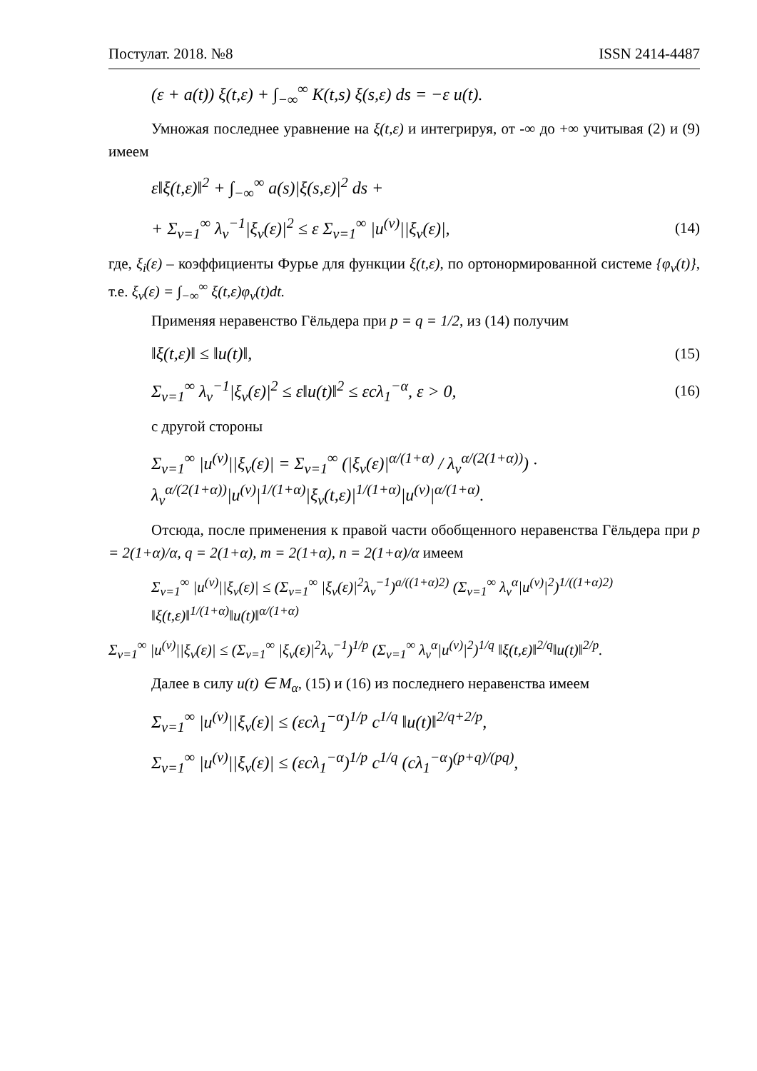Постулат. 2018. №8 ISSN 2414-4487
(ε + a(t)) ξ(t,ε) + ∫<sub>−∞</sub><sup>∞</sup> K(t,s) ξ(s,ε) ds = −ε u(t).
Умножая последнее уравнение на ξ(t,ε) и интегрируя, от -∞ до +∞ учитывая (2) и (9) имеем
ε‖ξ(t,ε)‖<sup>2</sup> + ∫<sub>−∞</sub><sup>∞</sup> a(s)|ξ(s,ε)|<sup>2</sup> ds +
+ Σ<sub>v=1</sub><sup>∞</sup> λ<sub>v</sub><sup>−1</sup>|ξ<sub>v</sub>(ε)|<sup>2</sup> ≤ ε Σ<sub>v=1</sub><sup>∞</sup> |u<sup>(v)</sup>||ξ<sub>v</sub>(ε)|, (14)
где, ξ<sub>i</sub>(ε) – коэффициенты Фурье для функции ξ(t,ε), по ортонормированной системе {φ<sub>v</sub>(t)}, т.е. ξ<sub>v</sub>(ε) = ∫<sub>−∞</sub><sup>∞</sup> ξ(t,ε)φ<sub>v</sub>(t)dt.
Применяя неравенство Гёльдера при p = q = 1/2, из (14) получим
‖ξ(t,ε)‖ ≤ ‖u(t)‖, (15)
Σ<sub>v=1</sub><sup>∞</sup> λ<sub>v</sub><sup>−1</sup>|ξ<sub>v</sub>(ε)|<sup>2</sup> ≤ ε‖u(t)‖<sup>2</sup> ≤ εcλ<sub>1</sub><sup>−α</sup>, ε > 0, (16)
с другой стороны
Σ<sub>v=1</sub><sup>∞</sup> |u<sup>(v)</sup>||ξ<sub>v</sub>(ε)| = Σ<sub>v=1</sub><sup>∞</sup> (|ξ<sub>v</sub>(ε)|<sup>α/(1+α)</sup> / λ<sub>v</sub><sup>α/(2(1+α))</sup>) · λ<sub>v</sub><sup>α/(2(1+α))</sup>|u<sup>(v)</sup>|<sup>1/(1+α)</sup>|ξ<sub>v</sub>(t,ε)|<sup>1/(1+α)</sup>|u<sup>(v)</sup>|<sup>α/(1+α)</sup>.
Отсюда, после применения к правой части обобщенного неравенства Гёльдера при p = 2(1+α)/α, q = 2(1+α), m = 2(1+α), n = 2(1+α)/α имеем
Σ<sub>v=1</sub><sup>∞</sup> |u<sup>(v)</sup>||ξ<sub>v</sub>(ε)| ≤ (Σ<sub>v=1</sub><sup>∞</sup> |ξ<sub>v</sub>(ε)|<sup>2</sup>λ<sub>v</sub><sup>−1</sup>)<sup>a/((1+α)2)</sup> (Σ<sub>v=1</sub><sup>∞</sup> λ<sub>v</sub><sup>α</sup>|u<sup>(v)</sup>|<sup>2</sup>)<sup>1/((1+α)2)</sup> ‖ξ(t,ε)‖<sup>1/(1+α)</sup>‖u(t)‖<sup>α/(1+α)</sup>
Σ<sub>v=1</sub><sup>∞</sup> |u<sup>(v)</sup>||ξ<sub>v</sub>(ε)| ≤ (Σ<sub>v=1</sub><sup>∞</sup> |ξ<sub>v</sub>(ε)|<sup>2</sup>λ<sub>v</sub><sup>−1</sup>)<sup>1/p</sup> (Σ<sub>v=1</sub><sup>∞</sup> λ<sub>v</sub><sup>α</sup>|u<sup>(v)</sup>|<sup>2</sup>)<sup>1/q</sup> ‖ξ(t,ε)‖<sup>2/q</sup>‖u(t)‖<sup>2/p</sup>.
Далее в силу u(t) ∈ M<sub>α</sub>, (15) и (16) из последнего неравенства имеем
Σ<sub>v=1</sub><sup>∞</sup> |u<sup>(v)</sup>||ξ<sub>v</sub>(ε)| ≤ (εcλ<sub>1</sub><sup>−α</sup>)<sup>1/p</sup> c<sup>1/q</sup> ‖u(t)‖<sup>2/q+2/p</sup>,
Σ<sub>v=1</sub><sup>∞</sup> |u<sup>(v)</sup>||ξ<sub>v</sub>(ε)| ≤ (εcλ<sub>1</sub><sup>−α</sup>)<sup>1/p</sup> c<sup>1/q</sup> (cλ<sub>1</sub><sup>−α</sup>)<sup>(p+q)/(pq)</sup>,